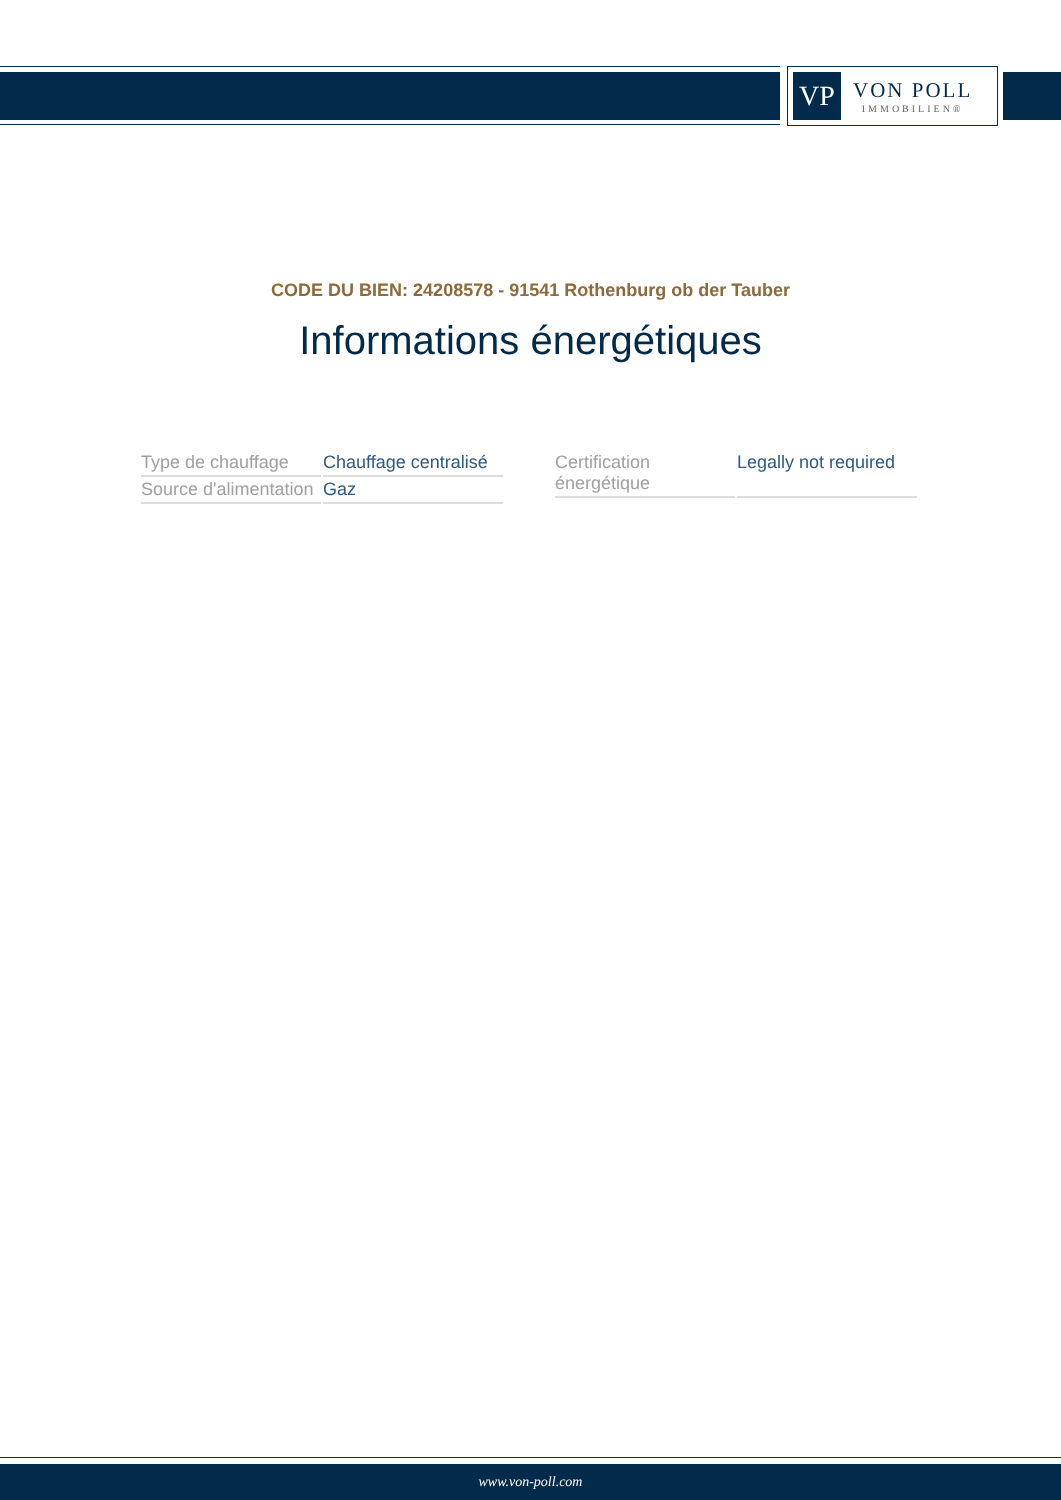VP
VON POLL
IMMOBILIEN®
CODE DU BIEN: 24208578 - 91541 Rothenburg ob der Tauber
Informations énergétiques
| Type de chauffage | Chauffage centralisé |
| Source d'alimentation | Gaz |
| Certification énergétique | Legally not required |
www.von-poll.com